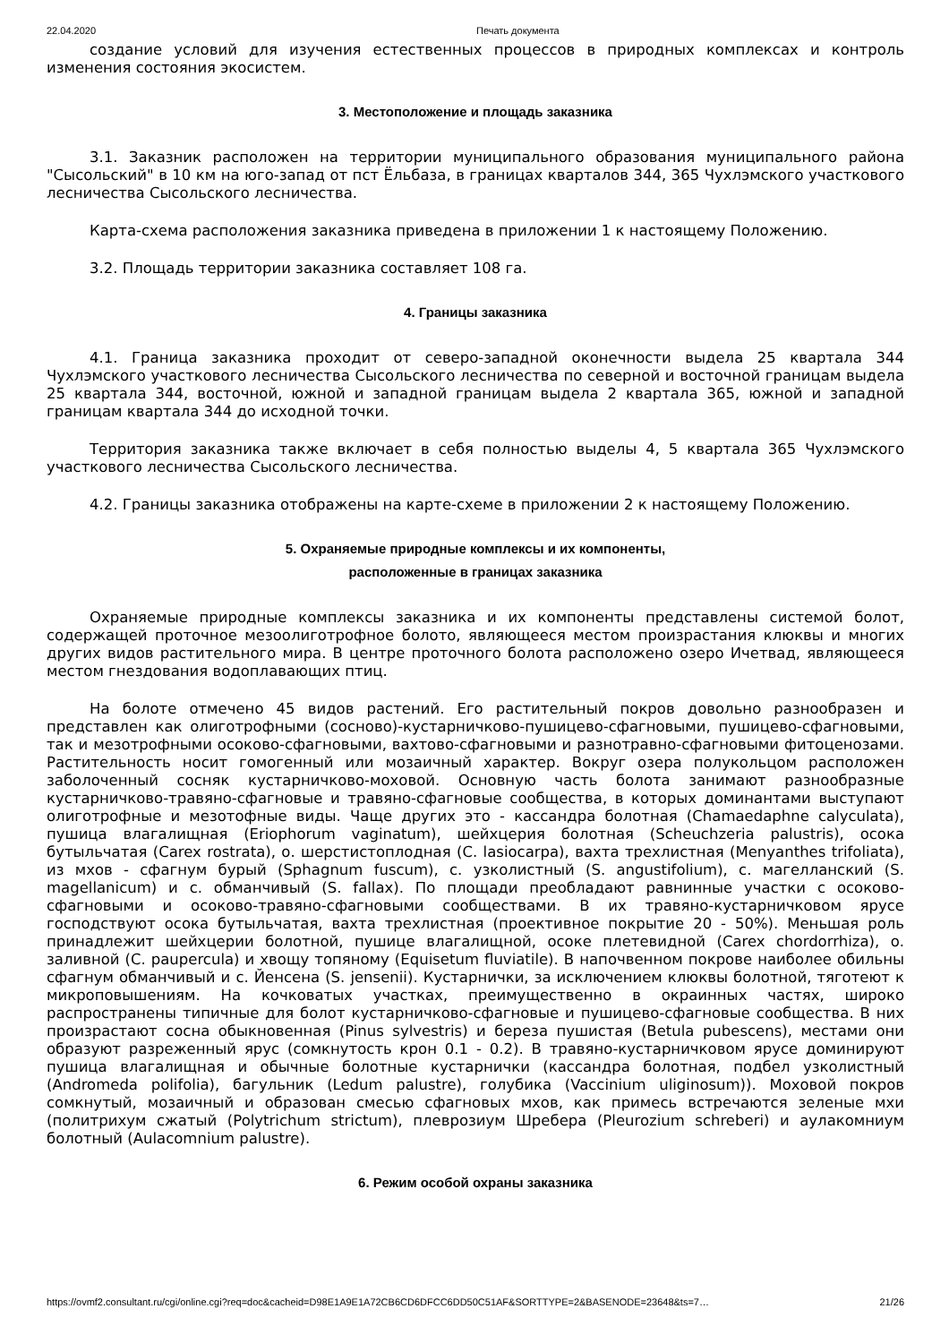22.04.2020 Печать документа
создание условий для изучения естественных процессов в природных комплексах и контроль изменения состояния экосистем.
3. Местоположение и площадь заказника
3.1. Заказник расположен на территории муниципального образования муниципального района "Сысольский" в 10 км на юго-запад от пст Ёльбаза, в границах кварталов 344, 365 Чухлэмского участкового лесничества Сысольского лесничества.
Карта-схема расположения заказника приведена в приложении 1 к настоящему Положению.
3.2. Площадь территории заказника составляет 108 га.
4. Границы заказника
4.1. Граница заказника проходит от северо-западной оконечности выдела 25 квартала 344 Чухлэмского участкового лесничества Сысольского лесничества по северной и восточной границам выдела 25 квартала 344, восточной, южной и западной границам выдела 2 квартала 365, южной и западной границам квартала 344 до исходной точки.
Территория заказника также включает в себя полностью выделы 4, 5 квартала 365 Чухлэмского участкового лесничества Сысольского лесничества.
4.2. Границы заказника отображены на карте-схеме в приложении 2 к настоящему Положению.
5. Охраняемые природные комплексы и их компоненты,
расположенные в границах заказника
Охраняемые природные комплексы заказника и их компоненты представлены системой болот, содержащей проточное мезоолиготрофное болото, являющееся местом произрастания клюквы и многих других видов растительного мира. В центре проточного болота расположено озеро Ичетвад, являющееся местом гнездования водоплавающих птиц.
На болоте отмечено 45 видов растений. Его растительный покров довольно разнообразен и представлен как олиготрофными (сосново)-кустарничково-пушицево-сфагновыми, пушицево-сфагновыми, так и мезотрофными осоково-сфагновыми, вахтово-сфагновыми и разнотравно-сфагновыми фитоценозами. Растительность носит гомогенный или мозаичный характер. Вокруг озера полукольцом расположен заболоченный сосняк кустарничково-моховой. Основную часть болота занимают разнообразные кустарничково-травяно-сфагновые и травяно-сфагновые сообщества, в которых доминантами выступают олиготрофные и мезотофные виды. Чаще других это - кассандра болотная (Chamaedaphne calyculata), пушица влагалищная (Eriophorum vaginatum), шейхцерия болотная (Scheuchzeria palustris), осока бутыльчатая (Carex rostrata), о. шерстистоплодная (C. lasiocarpa), вахта трехлистная (Menyanthes trifoliata), из мхов - сфагнум бурый (Sphagnum fuscum), с. узколистный (S. angustifolium), с. магелланский (S. magellanicum) и с. обманчивый (S. fallax). По площади преобладают равнинные участки с осоково-сфагновыми и осоково-травяно-сфагновыми сообществами. В их травяно-кустарничковом ярусе господствуют осока бутыльчатая, вахта трехлистная (проективное покрытие 20 - 50%). Меньшая роль принадлежит шейхцерии болотной, пушице влагалищной, осоке плетевидной (Carex chordorrhiza), о. заливной (C. paupercula) и хвощу топяному (Equisetum fluviatile). В напочвенном покрове наиболее обильны сфагнум обманчивый и с. Йенсена (S. jensenii). Кустарнички, за исключением клюквы болотной, тяготеют к микроповышениям. На кочковатых участках, преимущественно в окраинных частях, широко распространены типичные для болот кустарничково-сфагновые и пушицево-сфагновые сообщества. В них произрастают сосна обыкновенная (Pinus sylvestris) и береза пушистая (Betula pubescens), местами они образуют разреженный ярус (сомкнутость крон 0.1 - 0.2). В травяно-кустарничковом ярусе доминируют пушица влагалищная и обычные болотные кустарнички (кассандра болотная, подбел узколистный (Andromeda polifolia), багульник (Ledum palustre), голубика (Vaccinium uliginosum)). Моховой покров сомкнутый, мозаичный и образован смесью сфагновых мхов, как примесь встречаются зеленые мхи (политрихум сжатый (Polytrichum strictum), плеврозиум Шребера (Pleurozium schreberi) и аулакомниум болотный (Aulacomnium palustre).
6. Режим особой охраны заказника
https://ovmf2.consultant.ru/cgi/online.cgi?req=doc&cacheid=D98E1A9E1A72CB6CD6DFCC6DD50C51AF&SORTTYPE=2&BASENODE=23648&ts=7… 21/26